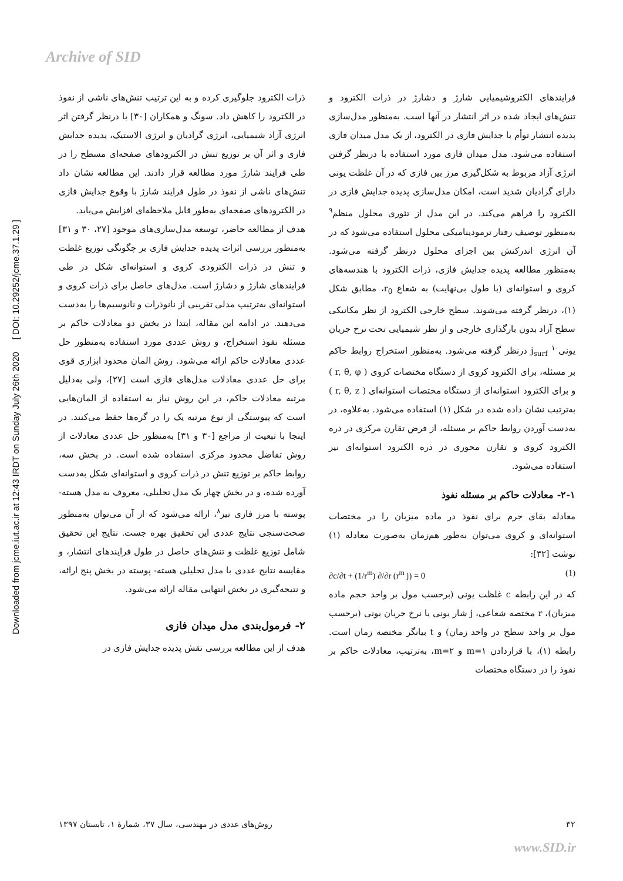Archive of SID
Downloaded from jcme.iut.ac.ir at 12:43 IRDT on Sunday July 26th 2020 [ DOI: 10.29252/jcme.37.1.29 ]
ذرات الکترود جلوگیری کرده و به این ترتیب تنش‌های ناشی از نفوذ در الکترود را کاهش داد. سونگ و همکاران [۳۰] با درنظر گرفتن اثر انرژی آزاد شیمیایی، انرژی گرادیان و انرژی الاستیک، پدیده جدایش فازی و اثر آن بر توزیع تنش در الکترودهای صفحه‌ای مسطح را در طی فرایند شارژ مورد مطالعه قرار دادند. این مطالعه نشان داد تنش‌های ناشی از نفوذ در طول فرایند شارژ با وقوع جدایش فازی در الکترودهای صفحه‌ای به‌طور قابل ملاحظه‌ای افزایش می‌یابد.
هدف از مطالعه حاضر، توسعه مدل‌سازی‌های موجود [۲۷، ۳۰ و ۳۱] به‌منظور بررسی اثرات پدیده جدایش فازی بر چگونگی توزیع غلظت و تنش در ذرات الکترودی کروی و استوانه‌ای شکل در طی فرایندهای شارژ و دشارژ است. مدل‌های حاصل برای ذرات کروی و استوانه‌ای به‌ترتیب مدلی تقریبی از نانوذرات و نانوسیم‌ها را به‌دست می‌دهند. در ادامه این مقاله، ابتدا در بخش دو معادلات حاکم بر مسئله نفوذ استخراج، و روش عددی مورد استفاده به‌منظور حل عددی معادلات حاکم ارائه می‌شود. روش المان محدود ابزاری قوی برای حل عددی معادلات مدل‌های فازی است [۲۷]، ولی به‌دلیل مرتبه معادلات حاکم، در این روش نیاز به استفاده از المان‌هایی است که پیوستگی از نوع مرتبه یک را در گره‌ها حفظ می‌کنند. در اینجا با تبعیت از مراجع [۳۰ و ۳۱] به‌منظور حل عددی معادلات از روش تفاضل محدود مرکزی استفاده شده است. در بخش سه، روابط حاکم بر توزیع تنش در ذرات کروی و استوانه‌ای شکل به‌دست آورده شده، و در بخش چهار یک مدل تحلیلی، معروف به مدل هسته- پوسته با مرز فازی تیز<sup>۸</sup>، ارائه می‌شود که از آن می‌توان به‌منظور صحت‌سنجی نتایج عددی این تحقیق بهره جست. نتایج این تحقیق شامل توزیع غلظت و تنش‌های حاصل در طول فرایندهای انتشار، و مقایسه نتایج عددی با مدل تحلیلی هسته- پوسته در بخش پنج ارائه، و نتیجه‌گیری در بخش انتهایی مقاله ارائه می‌شود.
۲- فرمول‌بندی مدل میدان فازی
هدف از این مطالعه بررسی نقش پدیده جدایش فازی در
فرایندهای الکتروشیمیایی شارژ و دشارژ در ذرات الکترود و تنش‌های ایجاد شده در اثر انتشار در آنها است. به‌منظور مدل‌سازی پدیده انتشار توأم با جدایش فازی در الکترود، از یک مدل میدان فازی استفاده می‌شود. مدل میدان فازی مورد استفاده با درنظر گرفتن انرژی آزاد مربوط به شکل‌گیری مرز بین فازی که در آن غلظت یونی دارای گرادیان شدید است، امکان مدل‌سازی پدیده جدایش فازی در الکترود را فراهم می‌کند. در این مدل از تئوری محلول منظم<sup>۹</sup> به‌منظور توصیف رفتار ترمودینامیکی محلول استفاده می‌شود که در آن انرژی اندرکنش بین اجزای محلول درنظر گرفته می‌شود. به‌منظور مطالعه پدیده جدایش فازی، ذرات الکترود با هندسه‌های کروی و استوانه‌ای (با طول بی‌نهایت) به شعاع r<sub>0</sub>، مطابق شکل (۱)، درنظر گرفته می‌شوند. سطح خارجی الکترود از نظر مکانیکی سطح آزاد بدون بارگذاری خارجی و از نظر شیمیایی تحت نرخ جریان یونی<sup>۱۰</sup> j<sub>surf</sub> درنظر گرفته می‌شود. به‌منظور استخراج روابط حاکم بر مسئله، برای الکترود کروی از دستگاه مختصات کروی ( r, θ, φ ) و برای الکترود استوانه‌ای از دستگاه مختصات استوانه‌ای ( r, θ, z ) به‌ترتیب نشان داده شده در شکل (۱) استفاده می‌شود. به‌علاوه، در به‌دست آوردن روابط حاکم بر مسئله، از فرض تقارن مرکزی در ذره الکترود کروی و تقارن محوری در ذره الکترود استوانه‌ای نیز استفاده می‌شود.
۲-۱- معادلات حاکم بر مسئله نفوذ
معادله بقای جرم برای نفوذ در ماده میزبان را در مختصات استوانه‌ای و کروی می‌توان به‌طور هم‌زمان به‌صورت معادله (۱) نوشت [۳۲]:
∂c/∂t + (1/r<sup>m</sup>) ∂/∂r (r<sup>m</sup> j) = 0 (1)
که در این رابطه c غلظت یونی (برحسب مول بر واحد حجم ماده میزبان)، r مختصه شعاعی، j شار یونی یا نرخ جریان یونی (برحسب مول بر واحد سطح در واحد زمان) و t بیانگر مختصه زمان است. رابطه (۱)، با قراردادن m=۱ و m=۲، به‌ترتیب، معادلات حاکم بر نفوذ را در دستگاه مختصات
۳۲ روش‌های عددی در مهندسی، سال ۳۷، شمارهٔ ۱، تابستان ۱۳۹۷
www.SID.ir